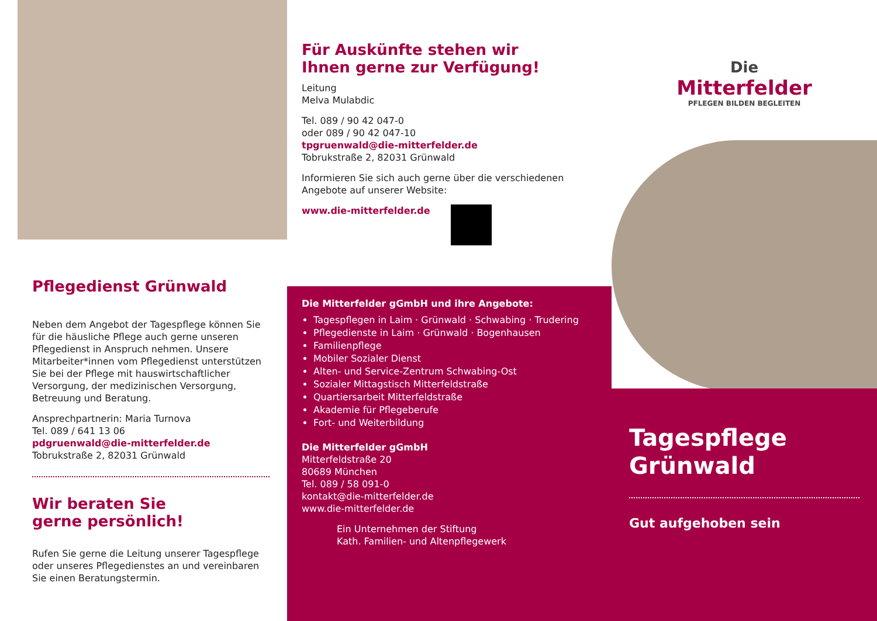Pflegedienst Grünwald
Neben dem Angebot der Tagespflege können Sie für die häusliche Pflege auch gerne unseren Pflegedienst in Anspruch nehmen. Unsere Mitarbeiter*innen vom Pflegedienst unterstützen Sie bei der Pflege mit hauswirtschaftlicher Versorgung, der medizinischen Versorgung, Betreuung und Beratung.
Ansprechpartnerin: Maria Turnova
Tel. 089 / 641 13 06
pdgruenwald@die-mitterfelder.de
Tobrukstraße 2, 82031 Grünwald
Wir beraten Sie
gerne persönlich!
Rufen Sie gerne die Leitung unserer Tagespflege oder unseres Pflegedienstes an und vereinbaren Sie einen Beratungstermin.
Für Auskünfte stehen wir
Ihnen gerne zur Verfügung!
Leitung
Melva Mulabdic
Tel. 089 / 90 42 047-0
oder 089 / 90 42 047-10
tpgruenwald@die-mitterfelder.de
Tobrukstraße 2, 82031 Grünwald
Informieren Sie sich auch gerne über die verschiedenen Angebote auf unserer Website:
www.die-mitterfelder.de
Die Mitterfelder gGmbH und ihre Angebote:
Tagespflegen in Laim · Grünwald · Schwabing · Trudering
Pflegedienste in Laim · Grünwald · Bogenhausen
Familienpflege
Mobiler Sozialer Dienst
Alten- und Service-Zentrum Schwabing-Ost
Sozialer Mittagstisch Mitterfeldstraße
Quartiersarbeit Mitterfeldstraße
Akademie für Pflegeberufe
Fort- und Weiterbildung
Die Mitterfelder gGmbH
Mitterfeldstraße 20
80689 München
Tel. 089 / 58 091-0
kontakt@die-mitterfelder.de
www.die-mitterfelder.de
Ein Unternehmen der Stiftung
Kath. Familien- und Altenpflegewerk
Die
Mitterfelder
PFLEGEN BILDEN BEGLEITEN
Tagespflege
Grünwald
Gut aufgehoben sein